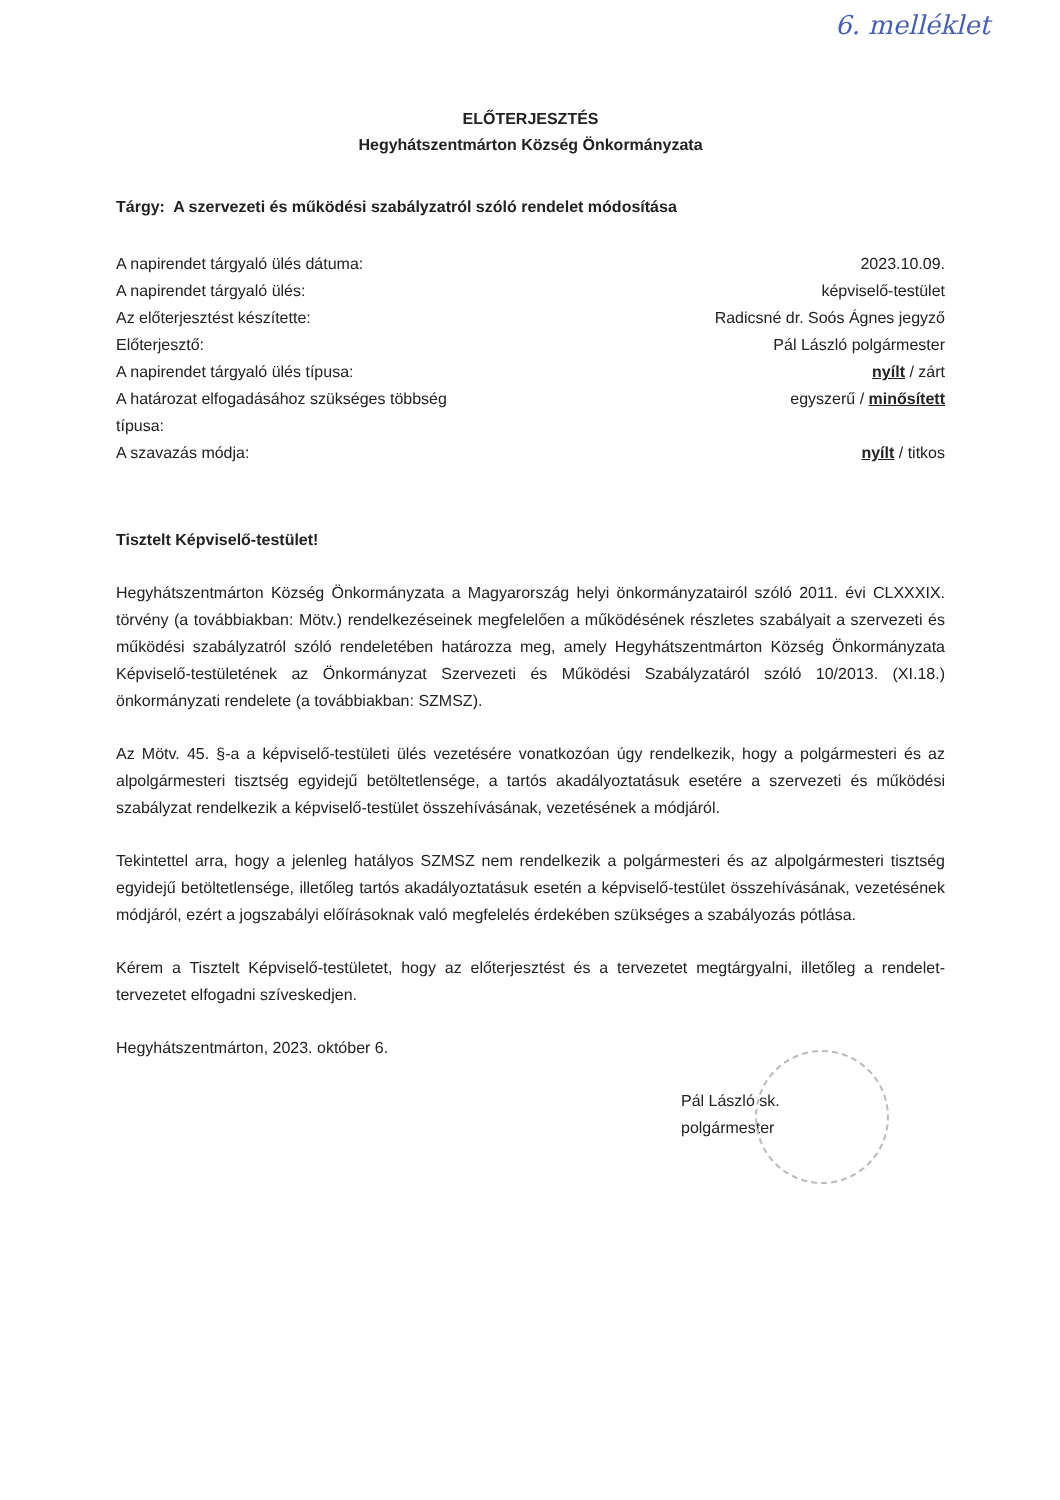6. melléklet
ELŐTERJESZTÉS
Hegyhátszentmárton Község Önkormányzata
Tárgy: A szervezeti és működési szabályzatról szóló rendelet módosítása
| A napirendet tárgyaló ülés dátuma: | 2023.10.09. |
| A napirendet tárgyaló ülés: | képviselő-testület |
| Az előterjesztést készítette: | Radicsné dr. Soós Ágnes jegyző |
| Előterjesztő: | Pál László polgármester |
| A napirendet tárgyaló ülés típusa: | nyílt / zárt |
| A határozat elfogadásához szükséges többség típusa: | egyszerű / minősített |
| A szavazás módja: | nyílt / titkos |
Tisztelt Képviselő-testület!
Hegyhátszentmárton Község Önkormányzata a Magyarország helyi önkormányzatairól szóló 2011. évi CLXXXIX. törvény (a továbbiakban: Mötv.) rendelkezéseinek megfelelően a működésének részletes szabályait a szervezeti és működési szabályzatról szóló rendeletében határozza meg, amely Hegyhátszentmárton Község Önkormányzata Képviselő-testületének az Önkormányzat Szervezeti és Működési Szabályzatáról szóló 10/2013. (XI.18.) önkormányzati rendelete (a továbbiakban: SZMSZ).
Az Mötv. 45. §-a a képviselő-testületi ülés vezetésére vonatkozóan úgy rendelkezik, hogy a polgármesteri és az alpolgármesteri tisztség egyidejű betöltetlensége, a tartós akadályoztatásuk esetére a szervezeti és működési szabályzat rendelkezik a képviselő-testület összehívásának, vezetésének a módjáról.
Tekintettel arra, hogy a jelenleg hatályos SZMSZ nem rendelkezik a polgármesteri és az alpolgármesteri tisztség egyidejű betöltetlensége, illetőleg tartós akadályoztatásuk esetén a képviselő-testület összehívásának, vezetésének módjáról, ezért a jogszabályi előírásoknak való megfelelés érdekében szükséges a szabályozás pótlása.
Kérem a Tisztelt Képviselő-testületet, hogy az előterjesztést és a tervezetet megtárgyalni, illetőleg a rendelet-tervezetet elfogadni szíveskedjen.
Hegyhátszentmárton, 2023. október 6.
Pál László sk.
polgármester